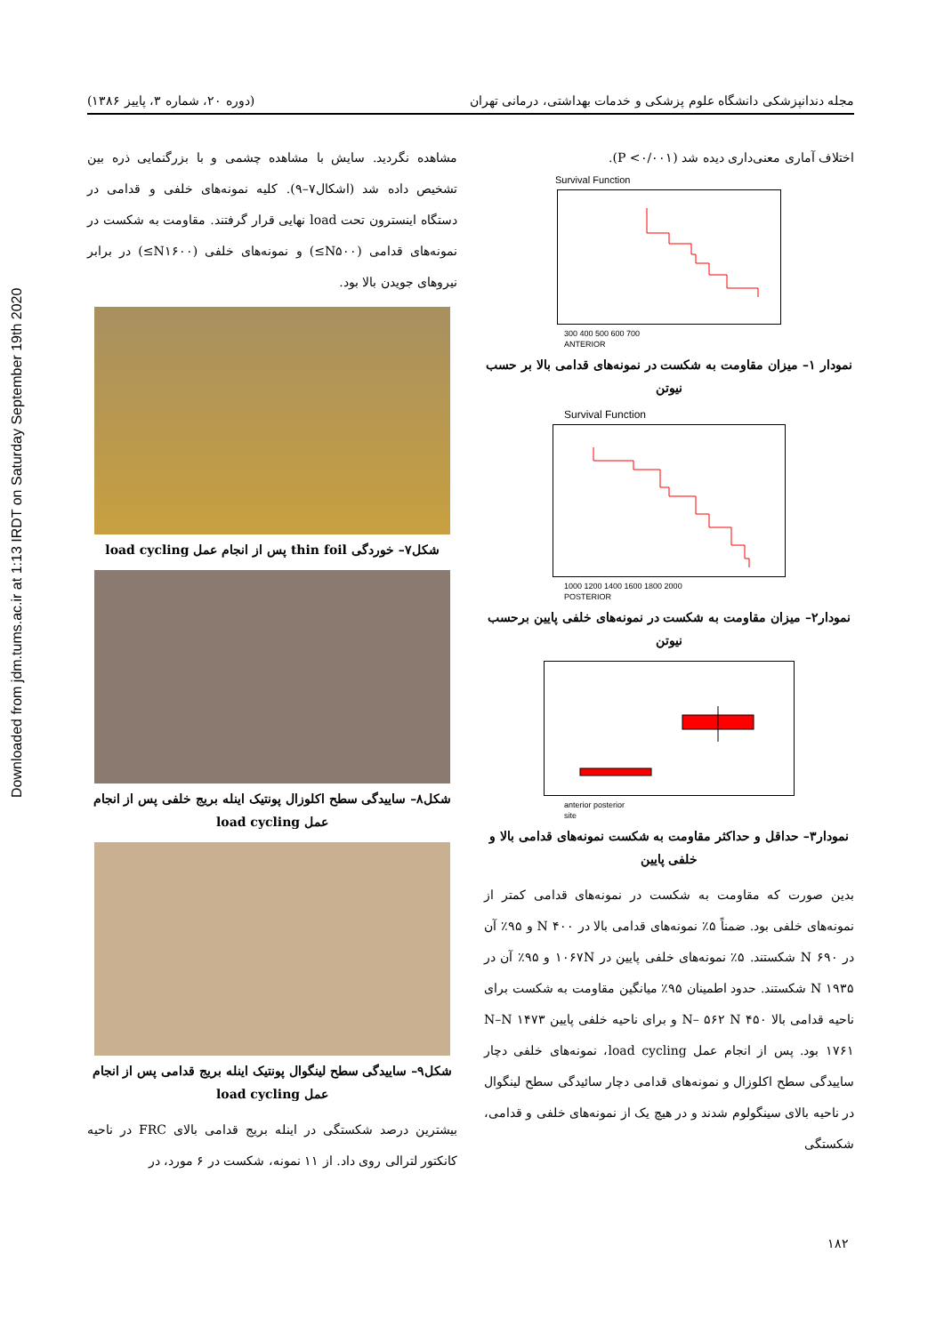Downloaded from jdm.tums.ac.ir at 1:13 IRDT on Saturday September 19th 2020
مجله دندانپزشکی دانشگاه علوم پزشکی و خدمات بهداشتی، درمانی تهران (دوره ۲۰، شماره ۳، پاییز ۱۳۸۶)
اختلاف آماری معنی‌داری دیده شد (P <۰/۰۰۱).
Survival Function
300 400 500 600 700
ANTERIOR
نمودار ۱– میزان مقاومت به شکست در نمونه‌های قدامی بالا بر حسب نیوتن
Survival Function
1000 1200 1400 1600 1800 2000
POSTERIOR
نمودار۲– میزان مقاومت به شکست در نمونه‌های خلفی پایین برحسب نیوتن
anterior posterior
site
نمودار۳– حداقل و حداکثر مقاومت به شکست نمونه‌های قدامی بالا و خلفی پایین
بدین صورت که مقاومت به شکست در نمونه‌های قدامی کمتر از نمونه‌های خلفی بود. ضمناً ۵٪ نمونه‌های قدامی بالا در ۴۰۰ N و ۹۵٪ آن در ۶۹۰ N شکستند. ۵٪ نمونه‌های خلفی پایین در ۱۰۶۷N و ۹۵٪ آن در ۱۹۳۵ N شکستند. حدود اطمینان ۹۵٪ میانگین مقاومت به شکست برای ناحیه قدامی بالا ۴۵۰ N– ۵۶۲ N و برای ناحیه خلفی پایین ۱۴۷۳ N–N ۱۷۶۱ بود. پس از انجام عمل load cycling، نمونه‌های خلفی دچار ساییدگی سطح اکلوزال و نمونه‌های قدامی دچار سائیدگی سطح لینگوال در ناحیه بالای سینگولوم شدند و در هیچ یک از نمونه‌های خلفی و قدامی، شکستگی
مشاهده نگردید. سایش با مشاهده چشمی و با بزرگنمایی ذره بین تشخیص داده شد (اشکال۷–۹). کلیه نمونه‌های خلفی و قدامی در دستگاه اینسترون تحت load نهایی قرار گرفتند. مقاومت به شکست در نمونه‌های قدامی (N۵۰۰≥) و نمونه‌های خلفی (N۱۶۰۰≥) در برابر نیروهای جویدن بالا بود.
شکل۷– خوردگی thin foil پس از انجام عمل load cycling
شکل۸– ساییدگی سطح اکلوزال پونتیک اینله بریج خلفی پس از انجام عمل load cycling
شکل۹– ساییدگی سطح لینگوال پونتیک اینله بریج قدامی پس از انجام عمل load cycling
بیشترین درصد شکستگی در اینله بریج قدامی بالای FRC در ناحیه کانکتور لترالی روی داد. از ۱۱ نمونه، شکست در ۶ مورد، در
۱۸۲